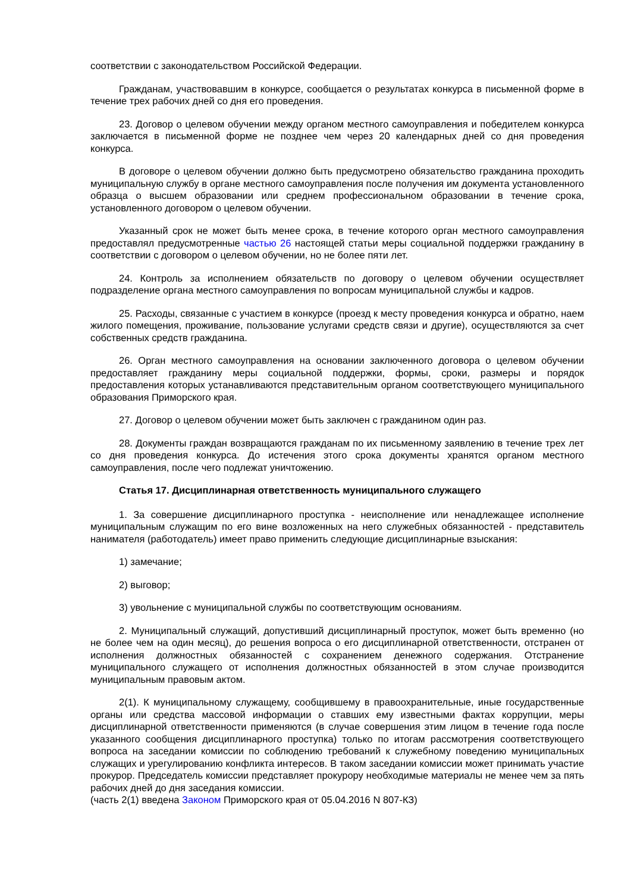соответствии с законодательством Российской Федерации.
Гражданам, участвовавшим в конкурсе, сообщается о результатах конкурса в письменной форме в течение трех рабочих дней со дня его проведения.
23. Договор о целевом обучении между органом местного самоуправления и победителем конкурса заключается в письменной форме не позднее чем через 20 календарных дней со дня проведения конкурса.
В договоре о целевом обучении должно быть предусмотрено обязательство гражданина проходить муниципальную службу в органе местного самоуправления после получения им документа установленного образца о высшем образовании или среднем профессиональном образовании в течение срока, установленного договором о целевом обучении.
Указанный срок не может быть менее срока, в течение которого орган местного самоуправления предоставлял предусмотренные частью 26 настоящей статьи меры социальной поддержки гражданину в соответствии с договором о целевом обучении, но не более пяти лет.
24. Контроль за исполнением обязательств по договору о целевом обучении осуществляет подразделение органа местного самоуправления по вопросам муниципальной службы и кадров.
25. Расходы, связанные с участием в конкурсе (проезд к месту проведения конкурса и обратно, наем жилого помещения, проживание, пользование услугами средств связи и другие), осуществляются за счет собственных средств гражданина.
26. Орган местного самоуправления на основании заключенного договора о целевом обучении предоставляет гражданину меры социальной поддержки, формы, сроки, размеры и порядок предоставления которых устанавливаются представительным органом соответствующего муниципального образования Приморского края.
27. Договор о целевом обучении может быть заключен с гражданином один раз.
28. Документы граждан возвращаются гражданам по их письменному заявлению в течение трех лет со дня проведения конкурса. До истечения этого срока документы хранятся органом местного самоуправления, после чего подлежат уничтожению.
Статья 17. Дисциплинарная ответственность муниципального служащего
1. За совершение дисциплинарного проступка - неисполнение или ненадлежащее исполнение муниципальным служащим по его вине возложенных на него служебных обязанностей - представитель нанимателя (работодатель) имеет право применить следующие дисциплинарные взыскания:
1) замечание;
2) выговор;
3) увольнение с муниципальной службы по соответствующим основаниям.
2. Муниципальный служащий, допустивший дисциплинарный проступок, может быть временно (но не более чем на один месяц), до решения вопроса о его дисциплинарной ответственности, отстранен от исполнения должностных обязанностей с сохранением денежного содержания. Отстранение муниципального служащего от исполнения должностных обязанностей в этом случае производится муниципальным правовым актом.
2(1). К муниципальному служащему, сообщившему в правоохранительные, иные государственные органы или средства массовой информации о ставших ему известными фактах коррупции, меры дисциплинарной ответственности применяются (в случае совершения этим лицом в течение года после указанного сообщения дисциплинарного проступка) только по итогам рассмотрения соответствующего вопроса на заседании комиссии по соблюдению требований к служебному поведению муниципальных служащих и урегулированию конфликта интересов. В таком заседании комиссии может принимать участие прокурор. Председатель комиссии представляет прокурору необходимые материалы не менее чем за пять рабочих дней до дня заседания комиссии.
(часть 2(1) введена Законом Приморского края от 05.04.2016 N 807-КЗ)